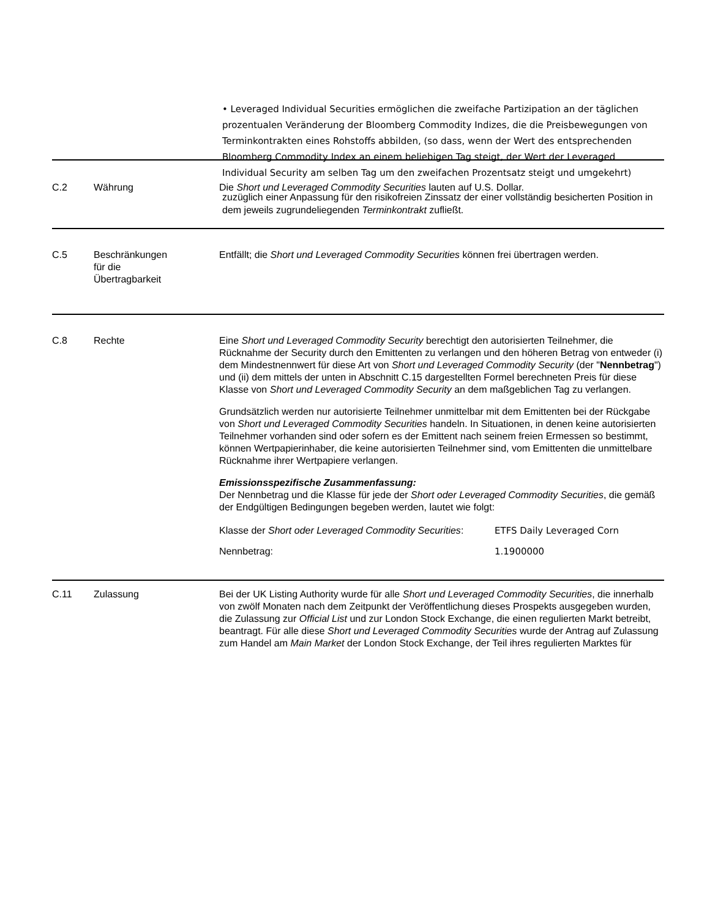• Leveraged Individual Securities ermöglichen die zweifache Partizipation an der täglichen prozentualen Veränderung der Bloomberg Commodity Indizes, die die Preisbewegungen von Terminkontrakten eines Rohstoffs abbilden, (so dass, wenn der Wert des entsprechenden Bloomberg Commodity Index an einem beliebigen Tag steigt, der Wert der Leveraged Individual Security am selben Tag um den zweifachen Prozentsatz steigt und umgekehrt)
zuzüglich einer Anpassung für den risikofreien Zinssatz der einer vollständig besicherten Position in dem jeweils zugrundeliegenden Terminkontrakt zufließt.
| C.2 | Währung | Die Short und Leveraged Commodity Securities lauten auf U.S. Dollar. |
| C.5 | Beschränkungen für die Übertragbarkeit | Entfällt; die Short und Leveraged Commodity Securities können frei übertragen werden. |
| C.8 | Rechte | Eine Short und Leveraged Commodity Security berechtigt den autorisierten Teilnehmer, die Rücknahme der Security durch den Emittenten zu verlangen und den höheren Betrag von entweder (i) dem Mindestnennwert für diese Art von Short und Leveraged Commodity Security (der " Nennbetrag ") und (ii) dem mittels der unten in Abschnitt C.15 dargestellten Formel berechneten Preis für diese Klasse von Short und Leveraged Commodity Security an dem maßgeblichen Tag zu verlangen. Grundsätzlich werden nur autorisierte Teilnehmer unmittelbar mit dem Emittenten bei der Rückgabe von Short und Leveraged Commodity Securities handeln. In Situationen, in denen keine autorisierten Teilnehmer vorhanden sind oder sofern es der Emittent nach seinem freien Ermessen so bestimmt, können Wertpapierinhaber, die keine autorisierten Teilnehmer sind, vom Emittenten die unmittelbare Rücknahme ihrer Wertpapiere verlangen. Emissionsspezifische Zusammenfassung: Der Nennbetrag und die Klasse für jede der Short oder Leveraged Commodity Securities , die gemäß der Endgültigen Bedingungen begeben werden, lautet wie folgt: / Klasse der Short oder Leveraged Commodity Securities : / ETFS Daily Leveraged Corn / / Nennbetrag: / 1.1900000 / |
| C.11 | Zulassung | Bei der UK Listing Authority wurde für alle Short und Leveraged Commodity Securities , die innerhalb von zwölf Monaten nach dem Zeitpunkt der Veröffentlichung dieses Prospekts ausgegeben wurden, die Zulassung zur Official List und zur London Stock Exchange, die einen regulierten Markt betreibt, beantragt. Für alle diese Short und Leveraged Commodity Securities wurde der Antrag auf Zulassung zum Handel am Main Market der London Stock Exchange, der Teil ihres regulierten Marktes für |